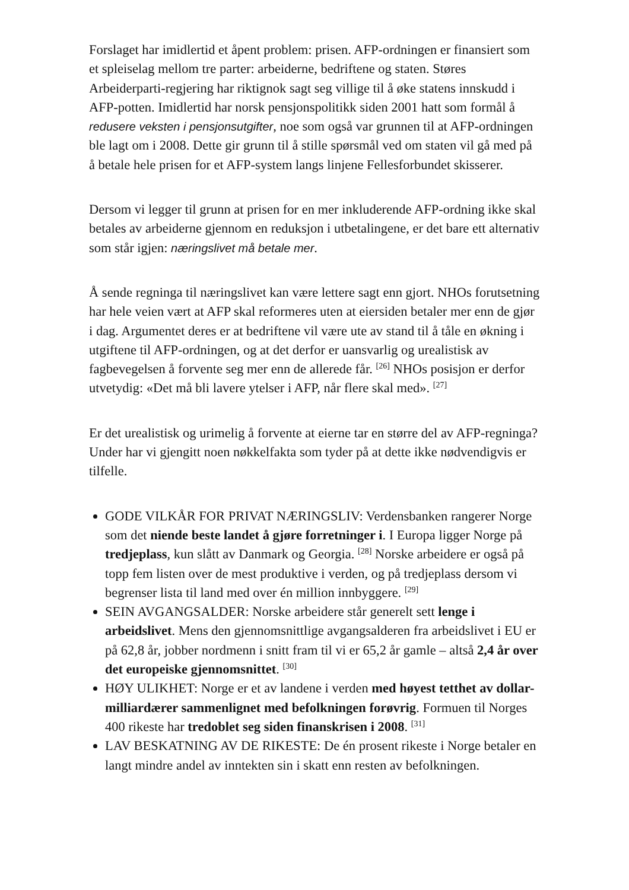Forslaget har imidlertid et åpent problem: prisen. AFP-ordningen er finansiert som et spleiselag mellom tre parter: arbeiderne, bedriftene og staten. Støres Arbeiderparti-regjering har riktignok sagt seg villige til å øke statens innskudd i AFP-potten. Imidlertid har norsk pensjonspolitikk siden 2001 hatt som formål å redusere veksten i pensjonsutgifter, noe som også var grunnen til at AFP-ordningen ble lagt om i 2008. Dette gir grunn til å stille spørsmål ved om staten vil gå med på å betale hele prisen for et AFP-system langs linjene Fellesforbundet skisserer.
Dersom vi legger til grunn at prisen for en mer inkluderende AFP-ordning ikke skal betales av arbeiderne gjennom en reduksjon i utbetalingene, er det bare ett alternativ som står igjen: næringslivet må betale mer.
Å sende regninga til næringslivet kan være lettere sagt enn gjort. NHOs forutsetning har hele veien vært at AFP skal reformeres uten at eiersiden betaler mer enn de gjør i dag. Argumentet deres er at bedriftene vil være ute av stand til å tåle en økning i utgiftene til AFP-ordningen, og at det derfor er uansvarlig og urealistisk av fagbevegelsen å forvente seg mer enn de allerede får. <sup>[26]</sup> NHOs posisjon er derfor utvetydig: «Det må bli lavere ytelser i AFP, når flere skal med». <sup>[27]</sup>
Er det urealistisk og urimelig å forvente at eierne tar en større del av AFP-regninga? Under har vi gjengitt noen nøkkelfakta som tyder på at dette ikke nødvendigvis er tilfelle.
GODE VILKÅR FOR PRIVAT NÆRINGSLIV: Verdensbanken rangerer Norge som det niende beste landet å gjøre forretninger i. I Europa ligger Norge på tredjeplass, kun slått av Danmark og Georgia. <sup>[28]</sup> Norske arbeidere er også på topp fem listen over de mest produktive i verden, og på tredjeplass dersom vi begrenser lista til land med over én million innbyggere. <sup>[29]</sup>
SEIN AVGANGSALDER: Norske arbeidere står generelt sett lenge i arbeidslivet. Mens den gjennomsnittlige avgangsalderen fra arbeidslivet i EU er på 62,8 år, jobber nordmenn i snitt fram til vi er 65,2 år gamle – altså 2,4 år over det europeiske gjennomsnittet. <sup>[30]</sup>
HØY ULIKHET: Norge er et av landene i verden med høyest tetthet av dollar-milliardærer sammenlignet med befolkningen forøvrig. Formuen til Norges 400 rikeste har tredoblet seg siden finanskrisen i 2008. <sup>[31]</sup>
LAV BESKATNING AV DE RIKESTE: De én prosent rikeste i Norge betaler en langt mindre andel av inntekten sin i skatt enn resten av befolkningen.